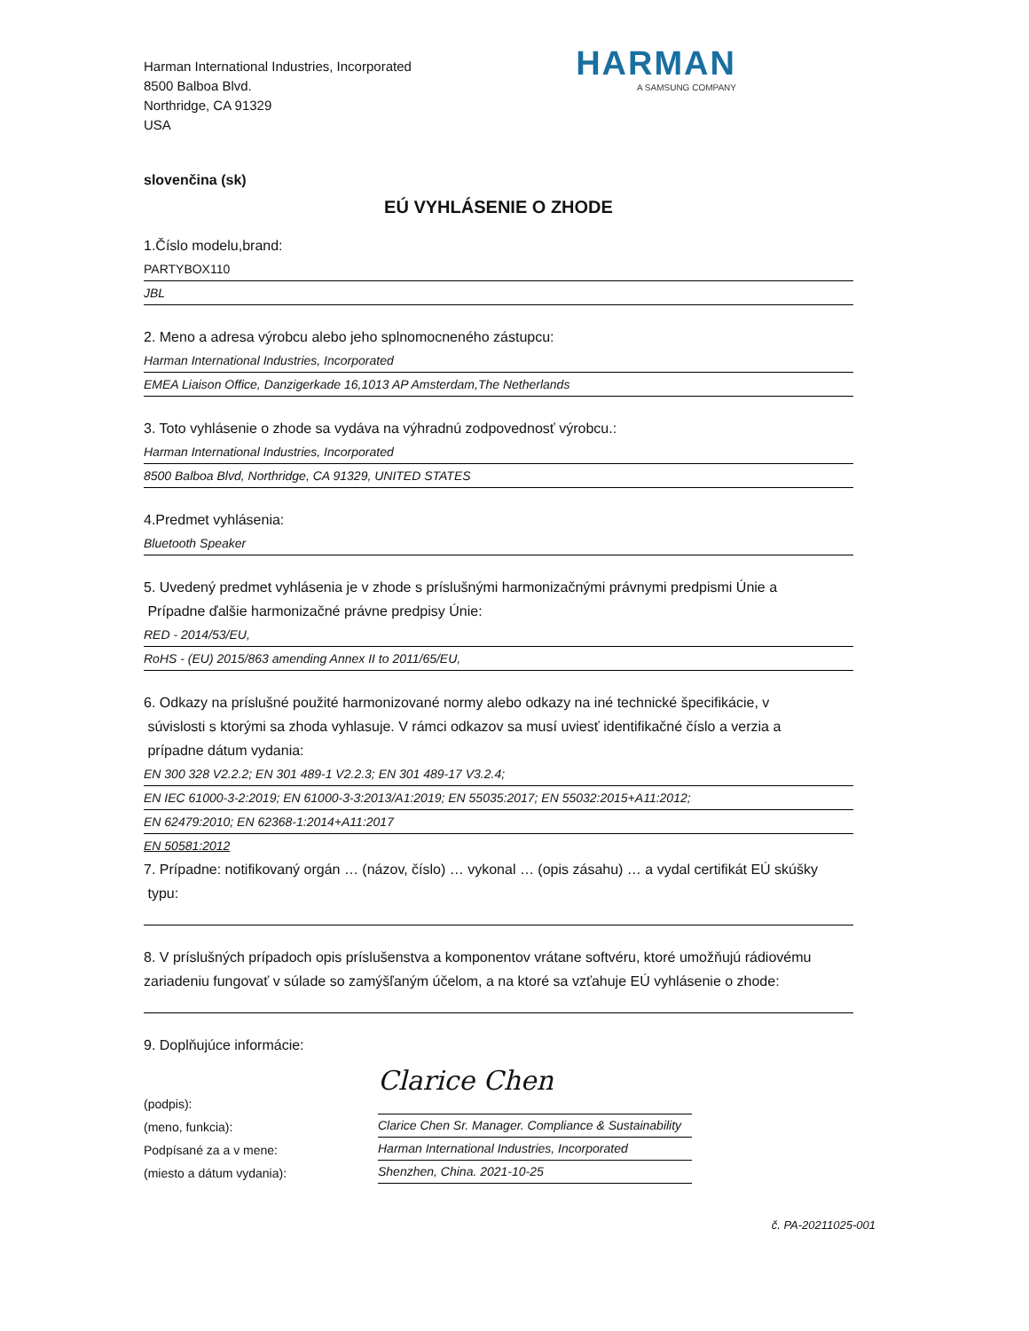Harman International Industries, Incorporated
8500 Balboa Blvd.
Northridge, CA 91329
USA
HARMAN
A SAMSUNG COMPANY
slovenčina (sk)
EÚ VYHLÁSENIE O ZHODE
1.Číslo modelu,brand:
PARTYBOX110
JBL
2. Meno a adresa výrobcu alebo jeho splnomocneného zástupcu:
Harman International Industries, Incorporated
EMEA Liaison Office, Danzigerkade 16,1013 AP Amsterdam,The Netherlands
3. Toto vyhlásenie o zhode sa vydáva na výhradnú zodpovednosť výrobcu.:
Harman International Industries, Incorporated
8500 Balboa Blvd, Northridge, CA 91329, UNITED STATES
4.Predmet vyhlásenia:
Bluetooth Speaker
5. Uvedený predmet vyhlásenia je v zhode s príslušnými harmonizačnými právnymi predpismi Únie a
Prípadne ďalšie harmonizačné právne predpisy Únie:
RED - 2014/53/EU,
RoHS - (EU) 2015/863 amending Annex II to 2011/65/EU,
6. Odkazy na príslušné použité harmonizované normy alebo odkazy na iné technické špecifikácie, v
súvislosti s ktorými sa zhoda vyhlasuje. V rámci odkazov sa musí uviesť identifikačné číslo a verzia a
prípadne dátum vydania:
EN 300 328 V2.2.2; EN 301 489-1 V2.2.3; EN 301 489-17 V3.2.4;
EN IEC 61000-3-2:2019; EN 61000-3-3:2013/A1:2019; EN 55035:2017; EN 55032:2015+A11:2012;
EN 62479:2010; EN 62368-1:2014+A11:2017
EN 50581:2012
7. Prípadne: notifikovaný orgán … (názov, číslo) … vykonal … (opis zásahu) … a vydal certifikát EÚ skúšky
typu:
8. V príslušných prípadoch opis príslušenstva a komponentov vrátane softvéru, ktoré umožňujú rádiovému zariadeniu fungovať v súlade so zamýšľaným účelom, a na ktoré sa vzťahuje EÚ vyhlásenie o zhode:
9. Doplňujúce informácie:
(podpis):
(meno, funkcia):
Podpísané za a v mene:
(miesto a dátum vydania):
Clarice Chen
Clarice Chen Sr. Manager. Compliance & Sustainability
Harman International Industries, Incorporated
Shenzhen, China. 2021-10-25
č. PA-20211025-001